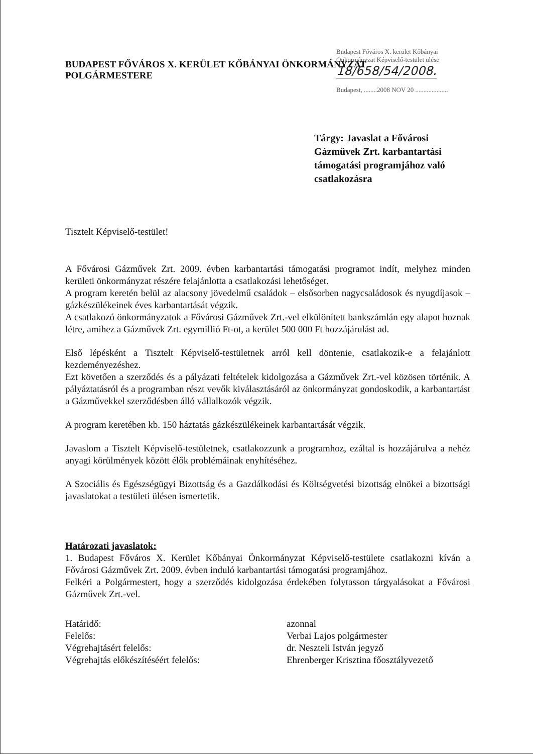Budapest Főváros X. kerület Kőbányai
Önkormányzat Képviselő-testület ülése
18/658/54/2008.
Budapest, ........2008 NOV 20 ....................
BUDAPEST FŐVÁROS X. KERÜLET KŐBÁNYAI ÖNKORMÁNYZAT
POLGÁRMESTERE
Tárgy: Javaslat a Fővárosi
Gázművek Zrt. karbantartási
támogatási programjához való
csatlakozásra
Tisztelt Képviselő-testület!
A Fővárosi Gázművek Zrt. 2009. évben karbantartási támogatási programot indít, melyhez minden kerületi önkormányzat részére felajánlotta a csatlakozási lehetőséget.
A program keretén belül az alacsony jövedelmű családok – elsősorben nagycsaládosok és nyugdíjasok – gázkészülékeinek éves karbantartását végzik.
A csatlakozó önkormányzatok a Fővárosi Gázművek Zrt.-vel elkülönített bankszámlán egy alapot hoznak létre, amihez a Gázművek Zrt. egymillió Ft-ot, a kerület 500 000 Ft hozzájárulást ad.
Első lépésként a Tisztelt Képviselő-testületnek arról kell döntenie, csatlakozik-e a felajánlott kezdeményezéshez.
Ezt követően a szerződés és a pályázati feltételek kidolgozása a Gázművek Zrt.-vel közösen történik. A pályáztatásról és a programban részt vevők kiválasztásáról az önkormányzat gondoskodik, a karbantartást a Gázművekkel szerződésben álló vállalkozók végzik.
A program keretében kb. 150 háztatás gázkészülékeinek karbantartását végzik.
Javaslom a Tisztelt Képviselő-testületnek, csatlakozzunk a programhoz, ezáltal is hozzájárulva a nehéz anyagi körülmények között élők problémáinak enyhítéséhez.
A Szociális és Egészségügyi Bizottság és a Gazdálkodási és Költségvetési bizottság elnökei a bizottsági javaslatokat a testületi ülésen ismertetik.
Határozati javaslatok:
1. Budapest Főváros X. Kerület Kőbányai Önkormányzat Képviselő-testülete csatlakozni kíván a Fővárosi Gázművek Zrt. 2009. évben induló karbantartási támogatási programjához.
Felkéri a Polgármestert, hogy a szerződés kidolgozása érdekében folytasson tárgyalásokat a Fővárosi Gázművek Zrt.-vel.
Határidő:
azonnal
Felelős:
Verbai Lajos polgármester
Végrehajtásért felelős:
dr. Neszteli István jegyző
Végrehajtás előkészítéséért felelős:
Ehrenberger Krisztina főosztályvezető